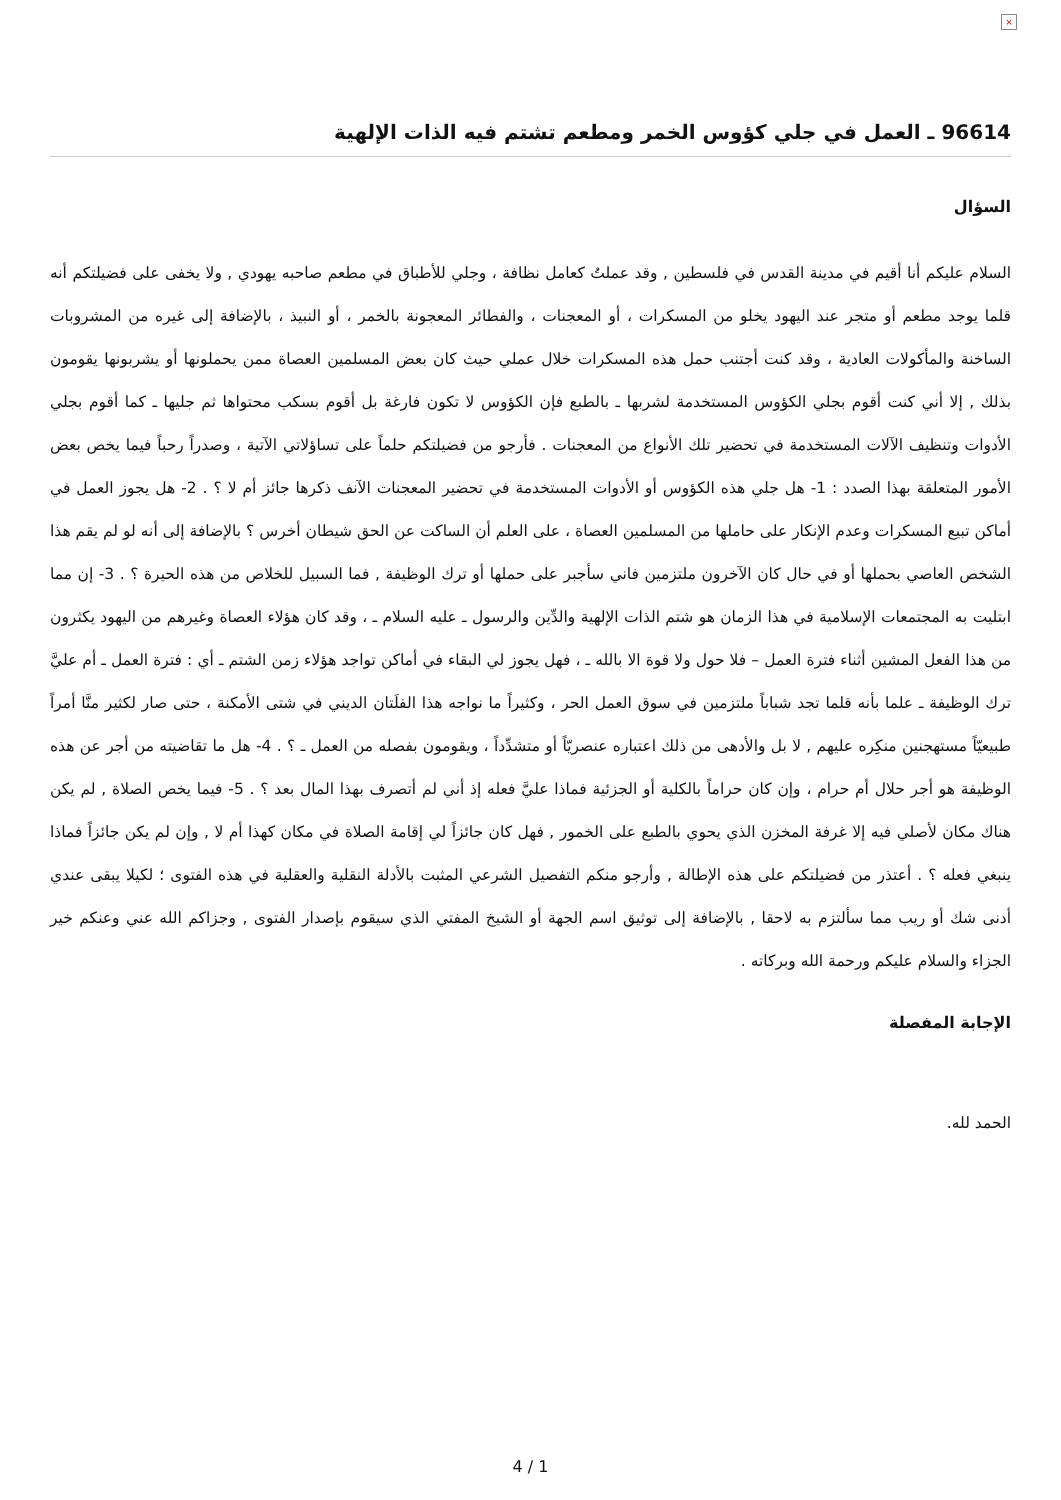×
96614 ـ العمل في جلي كؤوس الخمر ومطعم تشتم فيه الذات الإلهية
السؤال
السلام عليكم أنا أقيم في مدينة القدس في فلسطين , وقد عملتُ كعامل نظافة ، وجلي للأطباق في مطعم صاحبه يهودي , ولا يخفى على فضيلتكم أنه قلما يوجد مطعم أو متجر عند اليهود يخلو من المسكرات ، أو المعجنات ، والفطائر المعجونة بالخمر ، أو النبيذ ، بالإضافة إلى غيره من المشروبات الساخنة والمأكولات العادية ، وقد كنت أجتنب حمل هذه المسكرات خلال عملي حيث كان بعض المسلمين العصاة ممن يحملونها أو يشربونها يقومون بذلك , إلا أني كنت أقوم بجلي الكؤوس المستخدمة لشربها ـ بالطبع فإن الكؤوس لا تكون فارغة بل أقوم بسكب محتواها ثم جليها ـ كما أقوم بجلي الأدوات وتنظيف الآلات المستخدمة في تحضير تلك الأنواع من المعجنات . فأرجو من فضيلتكم حلماً على تساؤلاتي الآتية ، وصدراً رحباً فيما يخص بعض الأمور المتعلقة بهذا الصدد : 1- هل جلي هذه الكؤوس أو الأدوات المستخدمة في تحضير المعجنات الآنف ذكرها جائز أم لا ؟ . 2- هل يجوز العمل في أماكن تبيع المسكرات وعدم الإنكار على حاملها من المسلمين العصاة ، على العلم أن الساكت عن الحق شيطان أخرس ؟ بالإضافة إلى أنه لو لم يقم هذا الشخص العاصي بحملها أو في حال كان الآخرون ملتزمين فاني سأجبر على حملها أو ترك الوظيفة , فما السبيل للخلاص من هذه الحيرة ؟ . 3- إن مما ابتليت به المجتمعات الإسلامية في هذا الزمان هو شتم الذات الإلهية والدِّين والرسول ـ عليه السلام ـ ، وقد كان هؤلاء العصاة وغيرهم من اليهود يكثرون من هذا الفعل المشين أثناء فترة العمل – فلا حول ولا قوة الا بالله ـ ، فهل يجوز لي البقاء في أماكن تواجد هؤلاء زمن الشتم ـ أي : فترة العمل ـ أم عليَّ ترك الوظيفة ـ علما بأنه قلما تجد شباباً ملتزمين في سوق العمل الحر ، وكثيراً ما نواجه هذا الفلَتان الديني في شتى الأمكنة ، حتى صار لكثير منَّا أمراً طبيعيّاً مستهجنين منكِره عليهم , لا بل والأدهى من ذلك اعتباره عنصريّاً أو متشدِّداً ، ويقومون بفصله من العمل ـ ؟ . 4- هل ما تقاضيته من أجر عن هذه الوظيفة هو أجر حلال أم حرام ، وإن كان حراماً بالكلية أو الجزئية فماذا عليَّ فعله إذ أني لم أتصرف بهذا المال بعد ؟ . 5- فيما يخص الصلاة , لم يكن هناك مكان لأصلي فيه إلا غرفة المخزن الذي يحوي بالطبع على الخمور , فهل كان جائزاً لي إقامة الصلاة في مكان كهذا أم لا , وإن لم يكن جائزاً فماذا ينبغي فعله ؟ . أعتذر من فضيلتكم على هذه الإطالة , وأرجو منكم التفصيل الشرعي المثبت بالأدلة النقلية والعقلية في هذه الفتوى ؛ لكيلا يبقى عندي أدنى شك أو ريب مما سألتزم به لاحقا , بالإضافة إلى توثيق اسم الجهة أو الشيخ المفتي الذي سيقوم بإصدار الفتوى , وجزاكم الله عني وعنكم خير الجزاء والسلام عليكم ورحمة الله وبركاته .
الإجابة المفصلة
الحمد لله.
4 / 1